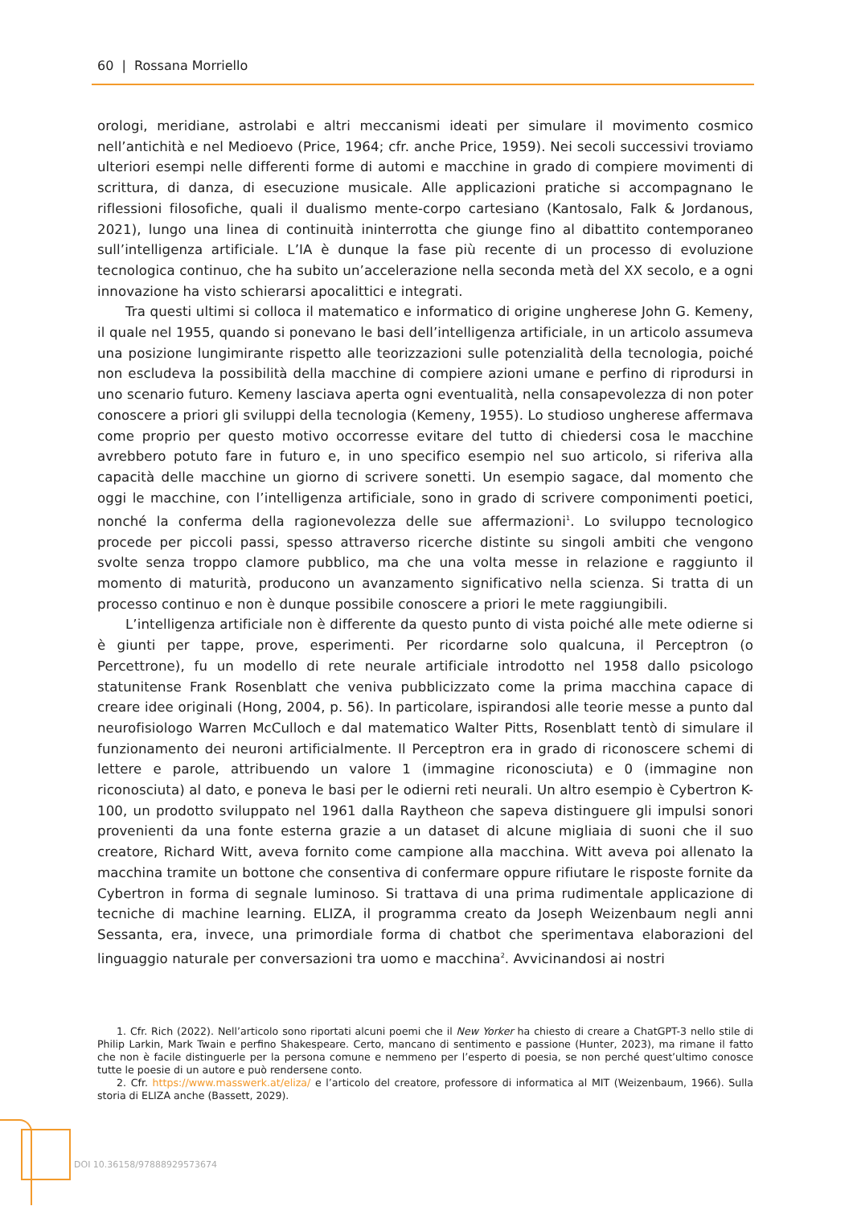60 | Rossana Morriello
orologi, meridiane, astrolabi e altri meccanismi ideati per simulare il movimento cosmico nell’antichità e nel Medioevo (Price, 1964; cfr. anche Price, 1959). Nei secoli successivi troviamo ulteriori esempi nelle differenti forme di automi e macchine in grado di compiere movimenti di scrittura, di danza, di esecuzione musicale. Alle applicazioni pratiche si accompagnano le riflessioni filosofiche, quali il dualismo mente-corpo cartesiano (Kantosalo, Falk & Jordanous, 2021), lungo una linea di continuità ininterrotta che giunge fino al dibattito contemporaneo sull’intelligenza artificiale. L’IA è dunque la fase più recente di un processo di evoluzione tecnologica continuo, che ha subito un’accelerazione nella seconda metà del XX secolo, e a ogni innovazione ha visto schierarsi apocalittici e integrati.
Tra questi ultimi si colloca il matematico e informatico di origine ungherese John G. Kemeny, il quale nel 1955, quando si ponevano le basi dell’intelligenza artificiale, in un articolo assumeva una posizione lungimirante rispetto alle teorizzazioni sulle potenzialità della tecnologia, poiché non escludeva la possibilità della macchine di compiere azioni umane e perfino di riprodursi in uno scenario futuro. Kemeny lasciava aperta ogni eventualità, nella consapevolezza di non poter conoscere a priori gli sviluppi della tecnologia (Kemeny, 1955). Lo studioso ungherese affermava come proprio per questo motivo occorresse evitare del tutto di chiedersi cosa le macchine avrebbero potuto fare in futuro e, in uno specifico esempio nel suo articolo, si riferiva alla capacità delle macchine un giorno di scrivere sonetti. Un esempio sagace, dal momento che oggi le macchine, con l’intelligenza artificiale, sono in grado di scrivere componimenti poetici, nonché la conferma della ragionevolezza delle sue affermazioni<sup>1</sup>. Lo sviluppo tecnologico procede per piccoli passi, spesso attraverso ricerche distinte su singoli ambiti che vengono svolte senza troppo clamore pubblico, ma che una volta messe in relazione e raggiunto il momento di maturità, producono un avanzamento significativo nella scienza. Si tratta di un processo continuo e non è dunque possibile conoscere a priori le mete raggiungibili.
L’intelligenza artificiale non è differente da questo punto di vista poiché alle mete odierne si è giunti per tappe, prove, esperimenti. Per ricordarne solo qualcuna, il Perceptron (o Percettrone), fu un modello di rete neurale artificiale introdotto nel 1958 dallo psicologo statunitense Frank Rosenblatt che veniva pubblicizzato come la prima macchina capace di creare idee originali (Hong, 2004, p. 56). In particolare, ispirandosi alle teorie messe a punto dal neurofisiologo Warren McCulloch e dal matematico Walter Pitts, Rosenblatt tentò di simulare il funzionamento dei neuroni artificialmente. Il Perceptron era in grado di riconoscere schemi di lettere e parole, attribuendo un valore 1 (immagine riconosciuta) e 0 (immagine non riconosciuta) al dato, e poneva le basi per le odierni reti neurali. Un altro esempio è Cybertron K-100, un prodotto sviluppato nel 1961 dalla Raytheon che sapeva distinguere gli impulsi sonori provenienti da una fonte esterna grazie a un dataset di alcune migliaia di suoni che il suo creatore, Richard Witt, aveva fornito come campione alla macchina. Witt aveva poi allenato la macchina tramite un bottone che consentiva di confermare oppure rifiutare le risposte fornite da Cybertron in forma di segnale luminoso. Si trattava di una prima rudimentale applicazione di tecniche di machine learning. ELIZA, il programma creato da Joseph Weizenbaum negli anni Sessanta, era, invece, una primordiale forma di chatbot che sperimentava elaborazioni del linguaggio naturale per conversazioni tra uomo e macchina<sup>2</sup>. Avvicinandosi ai nostri
1. Cfr. Rich (2022). Nell’articolo sono riportati alcuni poemi che il New Yorker ha chiesto di creare a ChatGPT-3 nello stile di Philip Larkin, Mark Twain e perfino Shakespeare. Certo, mancano di sentimento e passione (Hunter, 2023), ma rimane il fatto che non è facile distinguerle per la persona comune e nemmeno per l’esperto di poesia, se non perché quest’ultimo conosce tutte le poesie di un autore e può rendersene conto.
2. Cfr. https://www.masswerk.at/eliza/ e l’articolo del creatore, professore di informatica al MIT (Weizenbaum, 1966). Sulla storia di ELIZA anche (Bassett, 2029).
DOI 10.36158/97888929573674